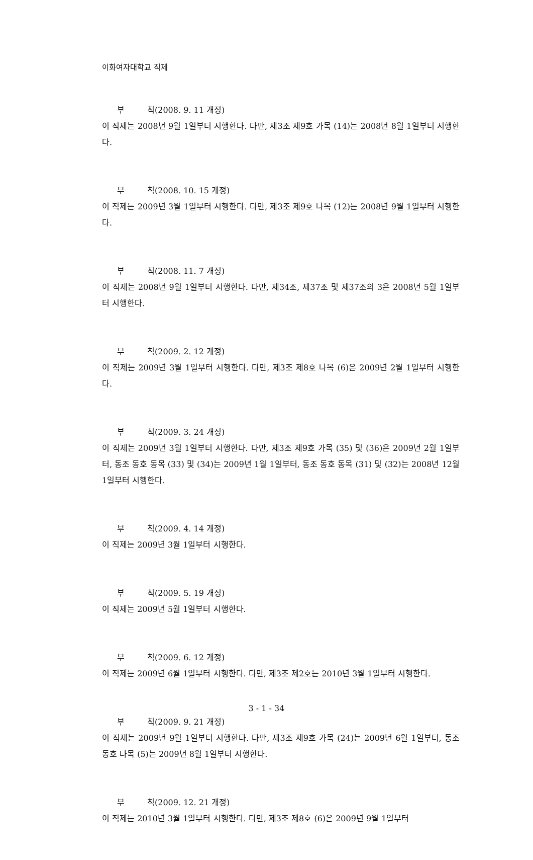이화여자대학교 직제
부 칙(2008. 9. 11 개정)
이 직제는 2008년 9월 1일부터 시행한다. 다만, 제3조 제9호 가목 (14)는 2008년 8월 1일부터 시행한다.
부 칙(2008. 10. 15 개정)
이 직제는 2009년 3월 1일부터 시행한다. 다만, 제3조 제9호 나목 (12)는 2008년 9월 1일부터 시행한다.
부 칙(2008. 11. 7 개정)
이 직제는 2008년 9월 1일부터 시행한다. 다만, 제34조, 제37조 및 제37조의 3은 2008년 5월 1일부터 시행한다.
부 칙(2009. 2. 12 개정)
이 직제는 2009년 3월 1일부터 시행한다. 다만, 제3조 제8호 나목 (6)은 2009년 2월 1일부터 시행한다.
부 칙(2009. 3. 24 개정)
이 직제는 2009년 3월 1일부터 시행한다. 다만, 제3조 제9호 가목 (35) 및 (36)은 2009년 2월 1일부터, 동조 동호 동목 (33) 및 (34)는 2009년 1월 1일부터, 동조 동호 동목 (31) 및 (32)는 2008년 12월 1일부터 시행한다.
부 칙(2009. 4. 14 개정)
이 직제는 2009년 3월 1일부터 시행한다.
부 칙(2009. 5. 19 개정)
이 직제는 2009년 5월 1일부터 시행한다.
부 칙(2009. 6. 12 개정)
이 직제는 2009년 6월 1일부터 시행한다. 다만, 제3조 제2호는 2010년 3월 1일부터 시행한다.
부 칙(2009. 9. 21 개정)
이 직제는 2009년 9월 1일부터 시행한다. 다만, 제3조 제9호 가목 (24)는 2009년 6월 1일부터, 동조 동호 나목 (5)는 2009년 8월 1일부터 시행한다.
부 칙(2009. 12. 21 개정)
이 직제는 2010년 3월 1일부터 시행한다. 다만, 제3조 제8호 (6)은 2009년 9월 1일부터
3 - 1 - 34